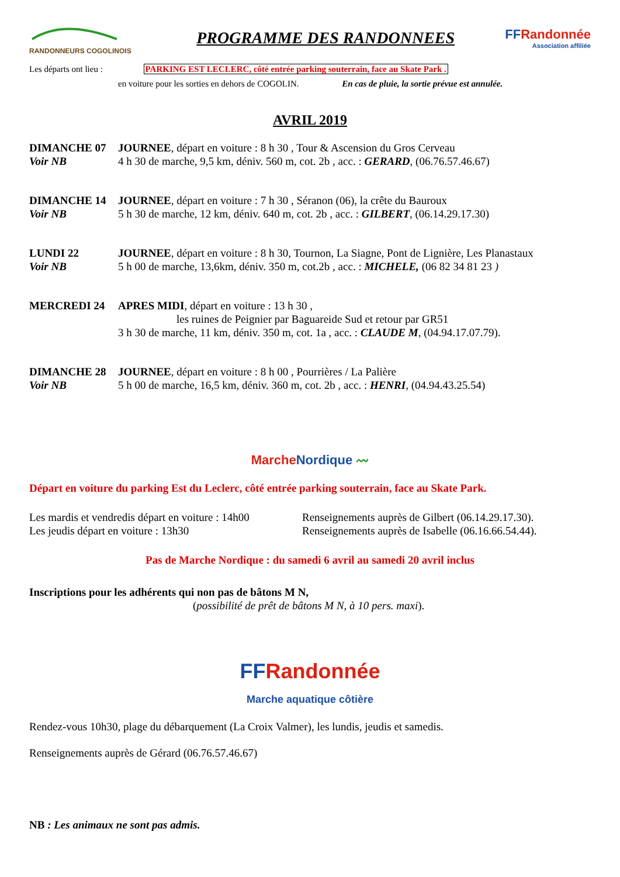RANDONNEURS COGOLINOIS
PROGRAMME DES RANDONNEES
FFRandonnée
Association affiliée
Les départs ont lieu : PARKING EST LECLERC, côté entrée parking souterrain, face au Skate Park .
en voiture pour les sorties en dehors de COGOLIN. En cas de pluie, la sortie prévue est annulée.
AVRIL 2019
DIMANCHE 07
Voir NB
JOURNEE, départ en voiture : 8 h 30 , Tour & Ascension du Gros Cerveau
4 h 30 de marche, 9,5 km, déniv. 560 m, cot. 2b , acc. : GERARD, (06.76.57.46.67)
DIMANCHE 14
Voir NB
JOURNEE, départ en voiture : 7 h 30 , Séranon (06), la crête du Bauroux
5 h 30 de marche, 12 km, déniv. 640 m, cot. 2b , acc. : GILBERT, (06.14.29.17.30)
LUNDI 22
Voir NB
JOURNEE, départ en voiture : 8 h 30, Tournon, La Siagne, Pont de Lignière, Les Planastaux
5 h 00 de marche, 13,6km, déniv. 350 m, cot.2b , acc. : MICHELE, (06 82 34 81 23 )
MERCREDI 24 APRES MIDI, départ en voiture : 13 h 30 ,
les ruines de Peignier par Baguareide Sud et retour par GR51
3 h 30 de marche, 11 km, déniv. 350 m, cot. 1a , acc. : CLAUDE M, (04.94.17.07.79).
DIMANCHE 28
Voir NB
JOURNEE, départ en voiture : 8 h 00 , Pourrières / La Palière
5 h 00 de marche, 16,5 km, déniv. 360 m, cot. 2b , acc. : HENRI, (04.94.43.25.54)
MarcheNordique 〰
Départ en voiture du parking Est du Leclerc, côté entrée parking souterrain, face au Skate Park.
Les mardis et vendredis départ en voiture : 14h00
Les jeudis départ en voiture : 13h30
Renseignements auprès de Gilbert (06.14.29.17.30).
Renseignements auprès de Isabelle (06.16.66.54.44).
Pas de Marche Nordique : du samedi 6 avril au samedi 20 avril inclus
Inscriptions pour les adhérents qui non pas de bâtons M N,
(possibilité de prêt de bâtons M N, à 10 pers. maxi).
FFRandonnée
Marche aquatique côtière
Rendez-vous 10h30, plage du débarquement (La Croix Valmer), les lundis, jeudis et samedis.
Renseignements auprès de Gérard (06.76.57.46.67)
NB : Les animaux ne sont pas admis.